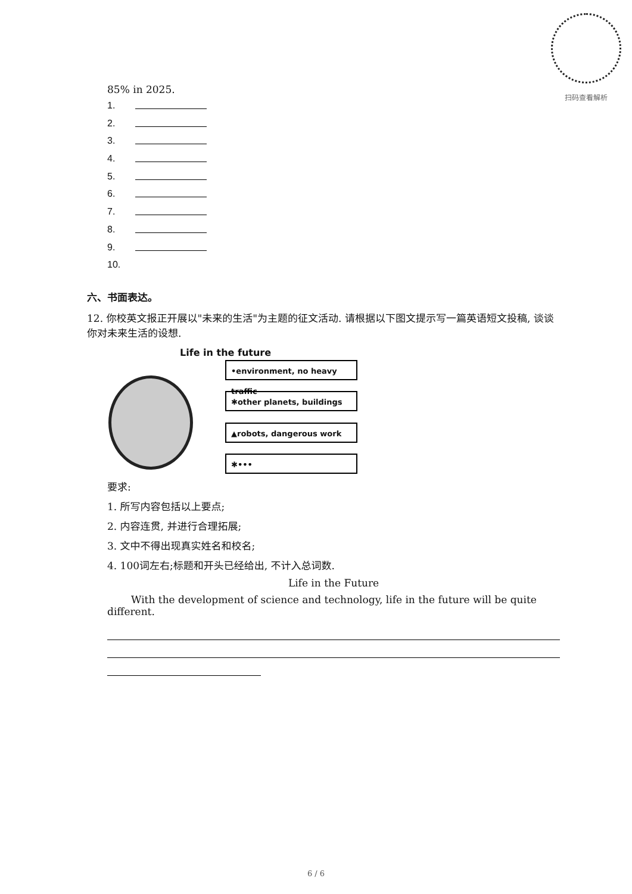扫码查看解析
85% in 2025.
1.
2.
3.
4.
5.
6.
7.
8.
9.
10.
六、书面表达。
12. 你校英文报正开展以"未来的生活"为主题的征文活动. 请根据以下图文提示写一篇英语短文投稿, 谈谈你对未来生活的设想.
Life in the future
•environment, no heavy traffic
✱other planets, buildings
▲robots, dangerous work
✱•••
要求:
1. 所写内容包括以上要点;
2. 内容连贯, 并进行合理拓展;
3. 文中不得出现真实姓名和校名;
4. 100词左右;标题和开头已经给出, 不计入总词数.
Life in the Future
With the development of science and technology, life in the future will be quite different.
6 / 6